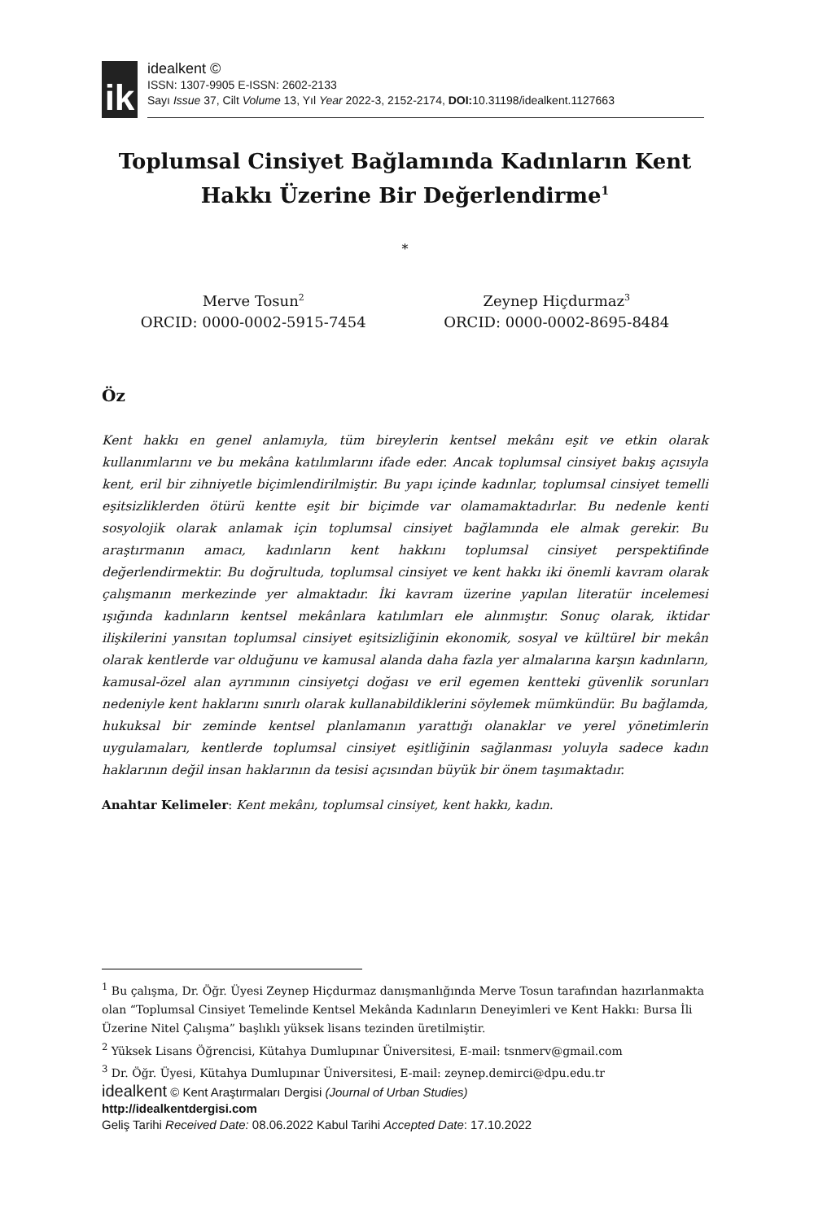ik
idealkent ©
ISSN: 1307-9905 E-ISSN: 2602-2133
Sayı Issue 37, Cilt Volume 13, Yıl Year 2022-3, 2152-2174, DOI: 10.31198/idealkent.1127663
Toplumsal Cinsiyet Bağlamında Kadınların Kent
Hakkı Üzerine Bir Değerlendirme<sup>1</sup>
*
Merve Tosun<sup>2</sup>
ORCID: 0000-0002-5915-7454
Zeynep Hiçdurmaz<sup>3</sup>
ORCID: 0000-0002-8695-8484
Öz
Kent hakkı en genel anlamıyla, tüm bireylerin kentsel mekânı eşit ve etkin olarak kullanımlarını ve bu mekâna katılımlarını ifade eder. Ancak toplumsal cinsiyet bakış açısıyla kent, eril bir zihniyetle biçimlendirilmiştir. Bu yapı içinde kadınlar, toplumsal cinsiyet temelli eşitsizliklerden ötürü kentte eşit bir biçimde var olamamaktadırlar. Bu nedenle kenti sosyolojik olarak anlamak için toplumsal cinsiyet bağlamında ele almak gerekir. Bu araştırmanın amacı, kadınların kent hakkını toplumsal cinsiyet perspektifinde değerlendirmektir. Bu doğrultuda, toplumsal cinsiyet ve kent hakkı iki önemli kavram olarak çalışmanın merkezinde yer almaktadır. İki kavram üzerine yapılan literatür incelemesi ışığında kadınların kentsel mekânlara katılımları ele alınmıştır. Sonuç olarak, iktidar ilişkilerini yansıtan toplumsal cinsiyet eşitsizliğinin ekonomik, sosyal ve kültürel bir mekân olarak kentlerde var olduğunu ve kamusal alanda daha fazla yer almalarına karşın kadınların, kamusal-özel alan ayrımının cinsiyetçi doğası ve eril egemen kentteki güvenlik sorunları nedeniyle kent haklarını sınırlı olarak kullanabildiklerini söylemek mümkündür. Bu bağlamda, hukuksal bir zeminde kentsel planlamanın yarattığı olanaklar ve yerel yönetimlerin uygulamaları, kentlerde toplumsal cinsiyet eşitliğinin sağlanması yoluyla sadece kadın haklarının değil insan haklarının da tesisi açısından büyük bir önem taşımaktadır.
Anahtar Kelimeler: Kent mekânı, toplumsal cinsiyet, kent hakkı, kadın.
<sup>1</sup> Bu çalışma, Dr. Öğr. Üyesi Zeynep Hiçdurmaz danışmanlığında Merve Tosun tarafından hazırlanmakta olan “Toplumsal Cinsiyet Temelinde Kentsel Mekânda Kadınların Deneyimleri ve Kent Hakkı: Bursa İli Üzerine Nitel Çalışma” başlıklı yüksek lisans tezinden üretilmiştir.
<sup>2</sup> Yüksek Lisans Öğrencisi, Kütahya Dumlupınar Üniversitesi, E-mail: tsnmerv@gmail.com
<sup>3</sup> Dr. Öğr. Üyesi, Kütahya Dumlupınar Üniversitesi, E-mail: zeynep.demirci@dpu.edu.tr
idealkent © Kent Araştırmaları Dergisi (Journal of Urban Studies)
http://idealkentdergisi.com
Geliş Tarihi Received Date: 08.06.2022 Kabul Tarihi Accepted Date: 17.10.2022